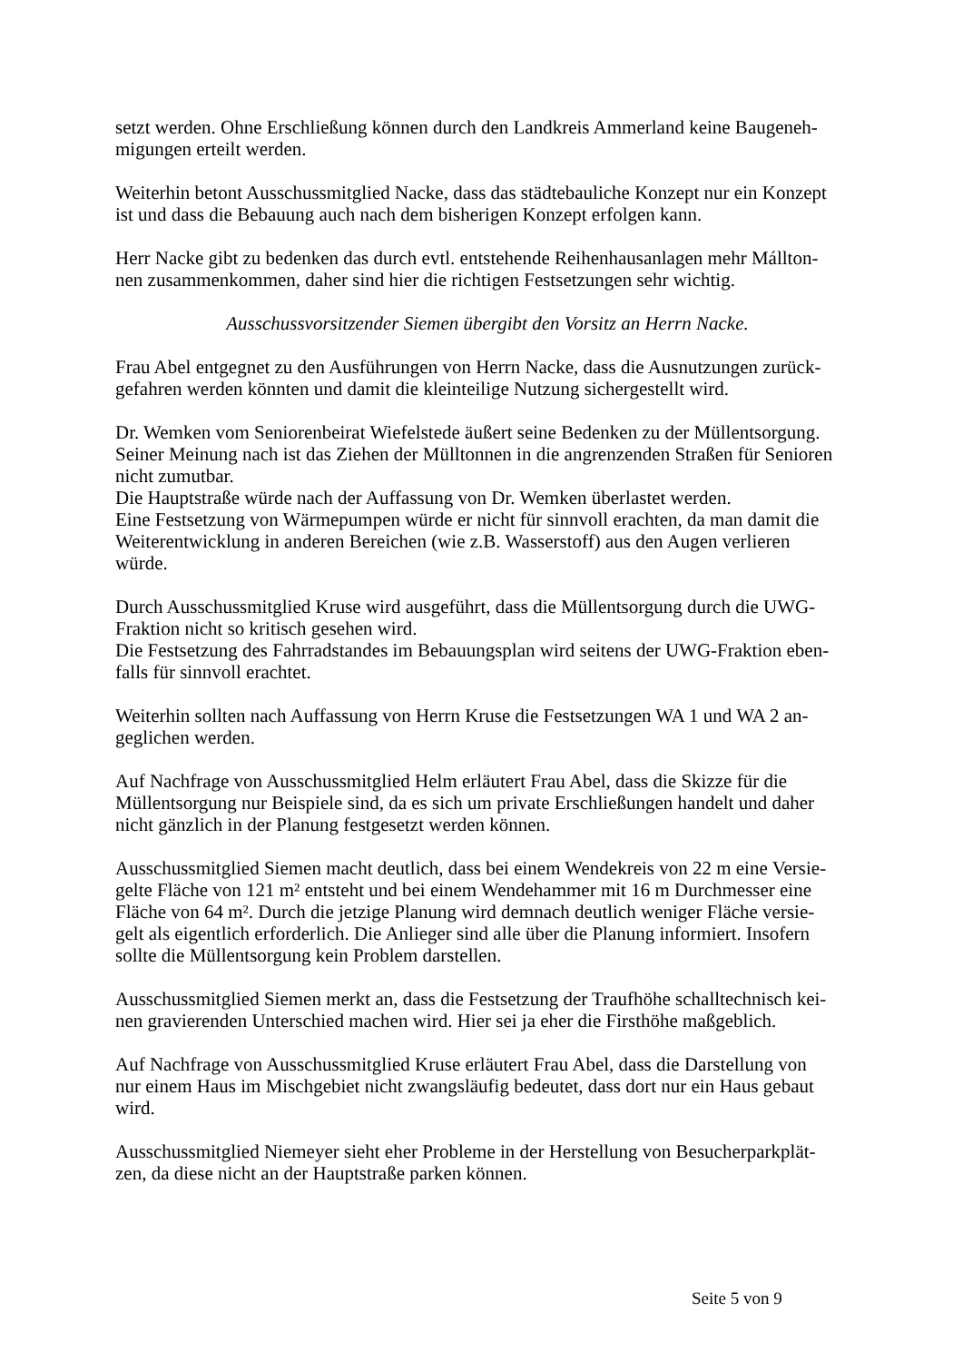setzt werden. Ohne Erschließung können durch den Landkreis Ammerland keine Baugeneh-
migungen erteilt werden.
Weiterhin betont Ausschussmitglied Nacke, dass das städtebauliche Konzept nur ein Konzept
ist und dass die Bebauung auch nach dem bisherigen Konzept erfolgen kann.
Herr Nacke gibt zu bedenken das durch evtl. entstehende Reihenhausanlagen mehr Mállton-
nen zusammenkommen, daher sind hier die richtigen Festsetzungen sehr wichtig.
Ausschussvorsitzender Siemen übergibt den Vorsitz an Herrn Nacke.
Frau Abel entgegnet zu den Ausführungen von Herrn Nacke, dass die Ausnutzungen zurück-
gefahren werden könnten und damit die kleinteilige Nutzung sichergestellt wird.
Dr. Wemken vom Seniorenbeirat Wiefelstede äußert seine Bedenken zu der Müllentsorgung.
Seiner Meinung nach ist das Ziehen der Mülltonnen in die angrenzenden Straßen für Senioren
nicht zumutbar.
Die Hauptstraße würde nach der Auffassung von Dr. Wemken überlastet werden.
Eine Festsetzung von Wärmepumpen würde er nicht für sinnvoll erachten, da man damit die
Weiterentwicklung in anderen Bereichen (wie z.B. Wasserstoff) aus den Augen verlieren
würde.
Durch Ausschussmitglied Kruse wird ausgeführt, dass die Müllentsorgung durch die UWG-
Fraktion nicht so kritisch gesehen wird.
Die Festsetzung des Fahrradstandes im Bebauungsplan wird seitens der UWG-Fraktion eben-
falls für sinnvoll erachtet.
Weiterhin sollten nach Auffassung von Herrn Kruse die Festsetzungen WA 1 und WA 2 an-
geglichen werden.
Auf Nachfrage von Ausschussmitglied Helm erläutert Frau Abel, dass die Skizze für die
Müllentsorgung nur Beispiele sind, da es sich um private Erschließungen handelt und daher
nicht gänzlich in der Planung festgesetzt werden können.
Ausschussmitglied Siemen macht deutlich, dass bei einem Wendekreis von 22 m eine Versie-
gelte Fläche von 121 m² entsteht und bei einem Wendehammer mit 16 m Durchmesser eine
Fläche von 64 m². Durch die jetzige Planung wird demnach deutlich weniger Fläche versie-
gelt als eigentlich erforderlich. Die Anlieger sind alle über die Planung informiert. Insofern
sollte die Müllentsorgung kein Problem darstellen.
Ausschussmitglied Siemen merkt an, dass die Festsetzung der Traufhöhe schalltechnisch kei-
nen gravierenden Unterschied machen wird. Hier sei ja eher die Firsthöhe maßgeblich.
Auf Nachfrage von Ausschussmitglied Kruse erläutert Frau Abel, dass die Darstellung von
nur einem Haus im Mischgebiet nicht zwangsläufig bedeutet, dass dort nur ein Haus gebaut
wird.
Ausschussmitglied Niemeyer sieht eher Probleme in der Herstellung von Besucherparkplät-
zen, da diese nicht an der Hauptstraße parken können.
Seite 5 von 9